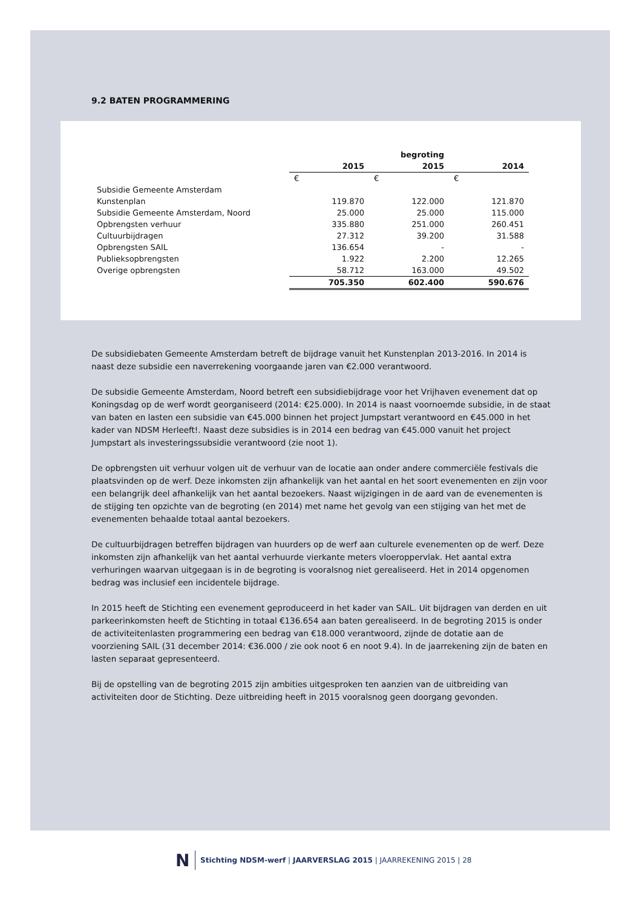9.2 BATEN PROGRAMMERING
| | | begroting | |
| --- | --- | --- | --- |
| | 2015 | 2015 | 2014 |
| | € | € | € |
| Subsidie Gemeente Amsterdam | | | |
| Kunstenplan | 119.870 | 122.000 | 121.870 |
| Subsidie Gemeente Amsterdam, Noord | 25.000 | 25.000 | 115.000 |
| Opbrengsten verhuur | 335.880 | 251.000 | 260.451 |
| Cultuurbijdragen | 27.312 | 39.200 | 31.588 |
| Opbrengsten SAIL | 136.654 | - | - |
| Publieksopbrengsten | 1.922 | 2.200 | 12.265 |
| Overige opbrengsten | 58.712 | 163.000 | 49.502 |
| | 705.350 | 602.400 | 590.676 |
De subsidiebaten Gemeente Amsterdam betreft de bijdrage vanuit het Kunstenplan 2013-2016. In 2014 is naast deze subsidie een naverrekening voorgaande jaren van €2.000 verantwoord.
De subsidie Gemeente Amsterdam, Noord betreft een subsidiebijdrage voor het Vrijhaven evenement dat op Koningsdag op de werf wordt georganiseerd (2014: €25.000). In 2014 is naast voornoemde subsidie, in de staat van baten en lasten een subsidie van €45.000 binnen het project Jumpstart verantwoord en €45.000 in het kader van NDSM Herleeft!. Naast deze subsidies is in 2014 een bedrag van €45.000 vanuit het project Jumpstart als investeringssubsidie verantwoord (zie noot 1).
De opbrengsten uit verhuur volgen uit de verhuur van de locatie aan onder andere commerciële festivals die plaatsvinden op de werf. Deze inkomsten zijn afhankelijk van het aantal en het soort evenementen en zijn voor een belangrijk deel afhankelijk van het aantal bezoekers. Naast wijzigingen in de aard van de evenementen is de stijging ten opzichte van de begroting (en 2014) met name het gevolg van een stijging van het met de evenementen behaalde totaal aantal bezoekers.
De cultuurbijdragen betreffen bijdragen van huurders op de werf aan culturele evenementen op de werf. Deze inkomsten zijn afhankelijk van het aantal verhuurde vierkante meters vloeroppervlak. Het aantal extra verhuringen waarvan uitgegaan is in de begroting is vooralsnog niet gerealiseerd. Het in 2014 opgenomen bedrag was inclusief een incidentele bijdrage.
In 2015 heeft de Stichting een evenement geproduceerd in het kader van SAIL. Uit bijdragen van derden en uit parkeerinkomsten heeft de Stichting in totaal €136.654 aan baten gerealiseerd. In de begroting 2015 is onder de activiteitenlasten programmering een bedrag van €18.000 verantwoord, zijnde de dotatie aan de voorziening SAIL (31 december 2014: €36.000 / zie ook noot 6 en noot 9.4). In de jaarrekening zijn de baten en lasten separaat gepresenteerd.
Bij de opstelling van de begroting 2015 zijn ambities uitgesproken ten aanzien van de uitbreiding van activiteiten door de Stichting. Deze uitbreiding heeft in 2015 vooralsnog geen doorgang gevonden.
N
Stichting NDSM-werf | JAARVERSLAG 2015 | JAARREKENING 2015 | 28